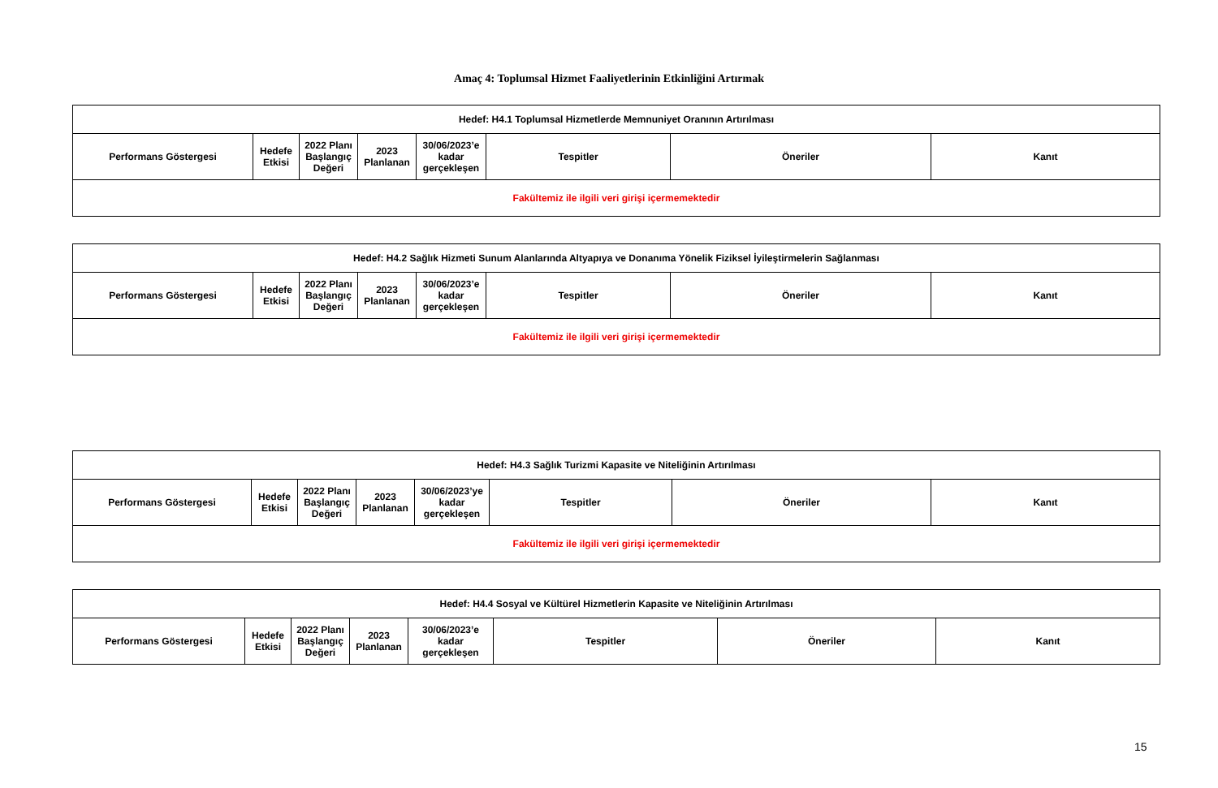Amaç 4: Toplumsal Hizmet Faaliyetlerinin Etkinliğini Artırmak
| Hedef: H4.1 Toplumsal Hizmetlerde Memnuniyet Oranının Artırılması | | | | | | | |
| --- | --- | --- | --- | --- | --- | --- | --- |
| Performans Göstergesi | Hedefe Etkisi | 2022 Planı Başlangıç Değeri | 2023 Planlanan | 30/06/2023’e kadar gerçekleşen | Tespitler | Öneriler | Kanıt |
| Fakültemiz ile ilgili veri girişi içermemektedir | | | | | | | |
| Hedef: H4.2 Sağlık Hizmeti Sunum Alanlarında Altyapıya ve Donanıma Yönelik Fiziksel İyileştirmelerin Sağlanması | | | | | | | |
| --- | --- | --- | --- | --- | --- | --- | --- |
| Performans Göstergesi | Hedefe Etkisi | 2022 Planı Başlangıç Değeri | 2023 Planlanan | 30/06/2023’e kadar gerçekleşen | Tespitler | Öneriler | Kanıt |
| Fakültemiz ile ilgili veri girişi içermemektedir | | | | | | | |
| Hedef: H4.3 Sağlık Turizmi Kapasite ve Niteliğinin Artırılması | | | | | | | |
| --- | --- | --- | --- | --- | --- | --- | --- |
| Performans Göstergesi | Hedefe Etkisi | 2022 Planı Başlangıç Değeri | 2023 Planlanan | 30/06/2023’ye kadar gerçekleşen | Tespitler | Öneriler | Kanıt |
| Fakültemiz ile ilgili veri girişi içermemektedir | | | | | | | |
| Hedef: H4.4 Sosyal ve Kültürel Hizmetlerin Kapasite ve Niteliğinin Artırılması | | | | | | | |
| --- | --- | --- | --- | --- | --- | --- | --- |
| Performans Göstergesi | Hedefe Etkisi | 2022 Planı Başlangıç Değeri | 2023 Planlanan | 30/06/2023’e kadar gerçekleşen | Tespitler | Öneriler | Kanıt |
15